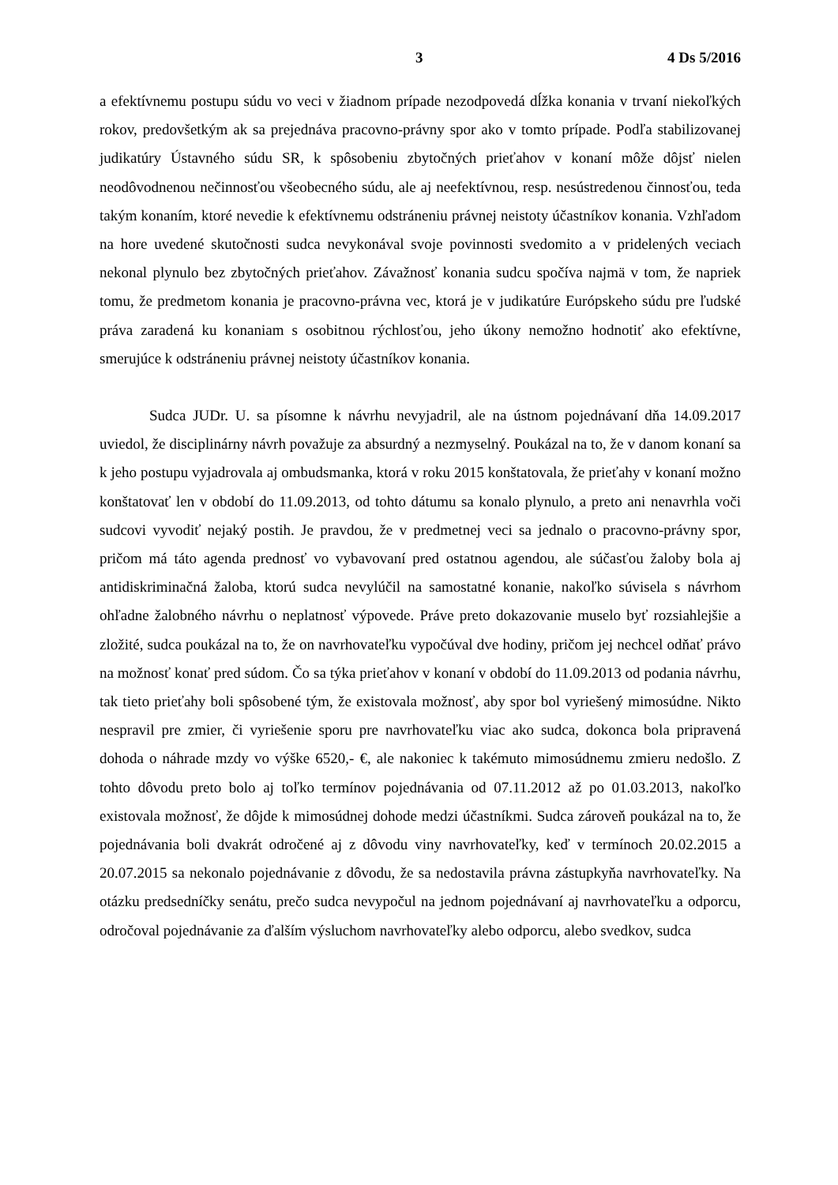3 4 Ds 5/2016
a efektívnemu postupu súdu vo veci v žiadnom prípade nezodpovedá dĺžka konania v trvaní niekoľkých rokov, predovšetkým ak sa prejednáva pracovno-právny spor ako v tomto prípade. Podľa stabilizovanej judikatúry Ústavného súdu SR, k spôsobeniu zbytočných prieťahov v konaní môže dôjsť nielen neodôvodnenou nečinnosťou všeobecného súdu, ale aj neefektívnou, resp. nesústredenou činnosťou, teda takým konaním, ktoré nevedie k efektívnemu odstráneniu právnej neistoty účastníkov konania. Vzhľadom na hore uvedené skutočnosti sudca nevykonával svoje povinnosti svedomito a v pridelených veciach nekonal plynulo bez zbytočných prieťahov. Závažnosť konania sudcu spočíva najmä v tom, že napriek tomu, že predmetom konania je pracovno-právna vec, ktorá je v judikatúre Európskeho súdu pre ľudské práva zaradená ku konaniam s osobitnou rýchlosťou, jeho úkony nemožno hodnotiť ako efektívne, smerujúce k odstráneniu právnej neistoty účastníkov konania.
Sudca JUDr. U. sa písomne k návrhu nevyjadril, ale na ústnom pojednávaní dňa 14.09.2017 uviedol, že disciplinárny návrh považuje za absurdný a nezmyselný. Poukázal na to, že v danom konaní sa k jeho postupu vyjadrovala aj ombudsmanka, ktorá v roku 2015 konštatovala, že prieťahy v konaní možno konštatovať len v období do 11.09.2013, od tohto dátumu sa konalo plynulo, a preto ani nenavrhla voči sudcovi vyvodiť nejaký postih. Je pravdou, že v predmetnej veci sa jednalo o pracovno-právny spor, pričom má táto agenda prednosť vo vybavovaní pred ostatnou agendou, ale súčasťou žaloby bola aj antidiskriminačná žaloba, ktorú sudca nevylúčil na samostatné konanie, nakoľko súvisela s návrhom ohľadne žalobného návrhu o neplatnosť výpovede. Práve preto dokazovanie muselo byť rozsiahlejšie a zložité, sudca poukázal na to, že on navrhovateľku vypočúval dve hodiny, pričom jej nechcel odňať právo na možnosť konať pred súdom. Čo sa týka prieťahov v konaní v období do 11.09.2013 od podania návrhu, tak tieto prieťahy boli spôsobené tým, že existovala možnosť, aby spor bol vyriešený mimosúdne. Nikto nespravil pre zmier, či vyriešenie sporu pre navrhovateľku viac ako sudca, dokonca bola pripravená dohoda o náhrade mzdy vo výške 6520,- €, ale nakoniec k takémuto mimosúdnemu zmieru nedošlo. Z tohto dôvodu preto bolo aj toľko termínov pojednávania od 07.11.2012 až po 01.03.2013, nakoľko existovala možnosť, že dôjde k mimosúdnej dohode medzi účastníkmi. Sudca zároveň poukázal na to, že pojednávania boli dvakrát odročené aj z dôvodu viny navrhovateľky, keď v termínoch 20.02.2015 a 20.07.2015 sa nekonalo pojednávanie z dôvodu, že sa nedostavila právna zástupkyňa navrhovateľky. Na otázku predsedníčky senátu, prečo sudca nevypočul na jednom pojednávaní aj navrhovateľku a odporcu, odročoval pojednávanie za ďalším výsluchom navrhovateľky alebo odporcu, alebo svedkov, sudca